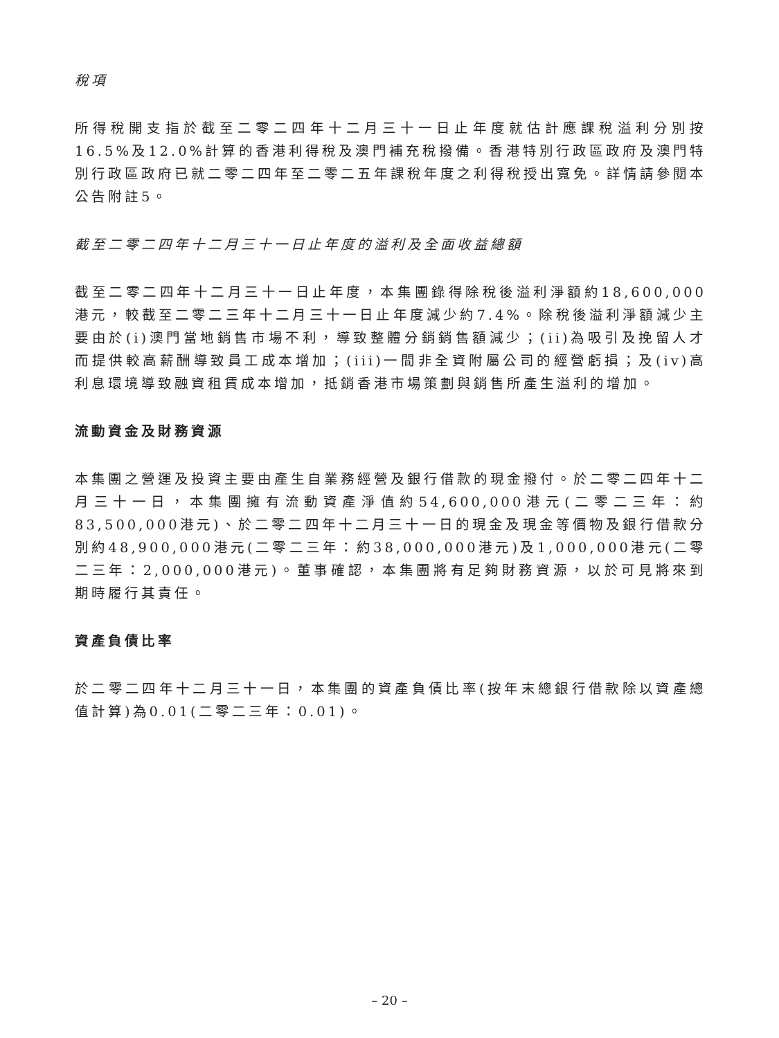稅項
所得稅開支指於截至二零二四年十二月三十一日止年度就估計應課稅溢利分別按16.5%及12.0%計算的香港利得稅及澳門補充稅撥備。香港特別行政區政府及澳門特別行政區政府已就二零二四年至二零二五年課稅年度之利得稅授出寬免。詳情請參閱本公告附註5。
截至二零二四年十二月三十一日止年度的溢利及全面收益總額
截至二零二四年十二月三十一日止年度，本集團錄得除稅後溢利淨額約18,600,000港元，較截至二零二三年十二月三十一日止年度減少約7.4%。除稅後溢利淨額減少主要由於(i)澳門當地銷售市場不利，導致整體分銷銷售額減少；(ii)為吸引及挽留人才而提供較高薪酬導致員工成本增加；(iii)一間非全資附屬公司的經營虧損；及(iv)高利息環境導致融資租賃成本增加，抵銷香港市場策劃與銷售所產生溢利的增加。
流動資金及財務資源
本集團之營運及投資主要由產生自業務經營及銀行借款的現金撥付。於二零二四年十二月三十一日，本集團擁有流動資產淨值約54,600,000港元(二零二三年：約83,500,000港元)、於二零二四年十二月三十一日的現金及現金等價物及銀行借款分別約48,900,000港元(二零二三年：約38,000,000港元)及1,000,000港元(二零二三年：2,000,000港元)。董事確認，本集團將有足夠財務資源，以於可見將來到期時履行其責任。
資產負債比率
於二零二四年十二月三十一日，本集團的資產負債比率(按年末總銀行借款除以資產總值計算)為0.01(二零二三年：0.01)。
– 20 –